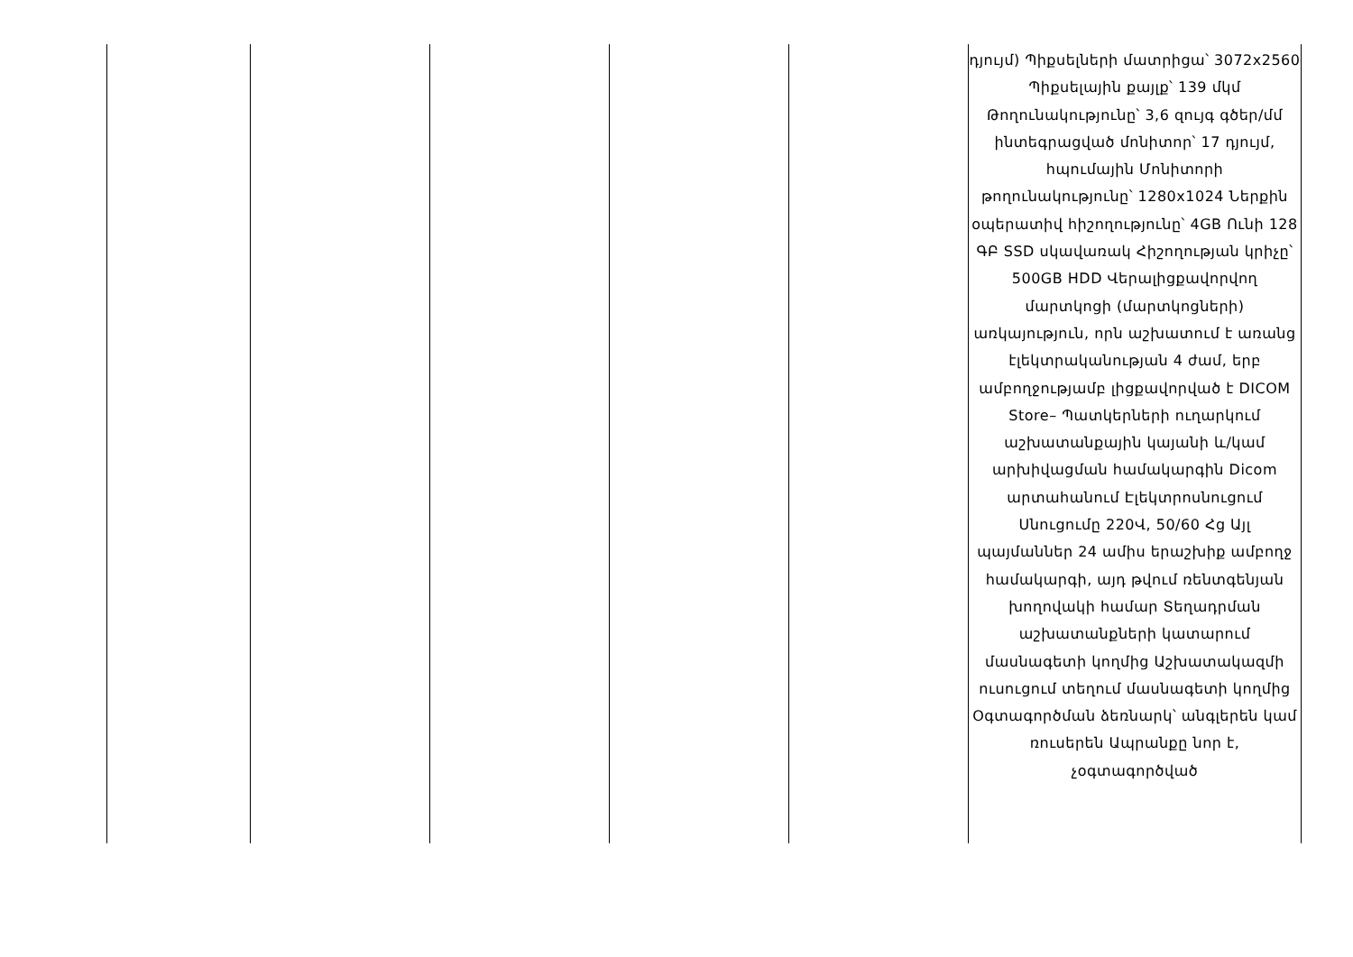| | | | | | դյույմ) Պիքսելների մատրիցա՝ 3072x2560 Պիքսելային քայլք՝ 139 մկմ Թողունակությունը՝ 3,6 զույգ գծեր/մմ ինտեգրացված մոնիտոր՝ 17 դյույմ, հպումային Մոնիտորի թողունակությունը՝ 1280x1024 Ներքին օպերատիվ հիշողությունը՝ 4GB Ունի 128 ԳԲ SSD սկավառակ Հիշողության կրիչը՝ 500GB HDD Վերալիցքավորվող մարտկոցի (մարտկոցների) առկայություն, որն աշխատում է առանց էլեկտրականության 4 ժամ, երբ ամբողջությամբ լիցքավորված է DICOM Store– Պատկերների ուղարկում աշխատանքային կայանի և/կամ արխիվացման համակարգին Dicom արտահանում Էլեկտրոսնուցում Սնուցումը 220Վ, 50/60 Հց Այլ պայմաններ 24 ամիս երաշխիք ամբողջ համակարգի, այդ թվում ռենտգենյան խողովակի համար Տեղադրման աշխատանքների կատարում մասնագետի կողմից Աշխատակազմի ուսուցում տեղում մասնագետի կողմից Օգտագործման ձեռնարկ՝ անգլերեն կամ ռուսերեն Ապրանքը նոր է, չօգտագործված |